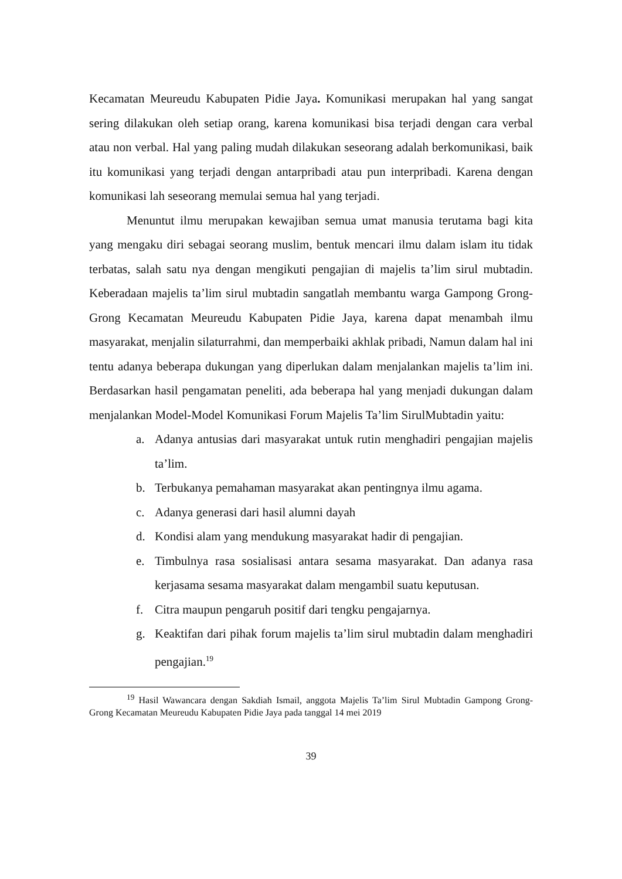Kecamatan Meureudu Kabupaten Pidie Jaya. Komunikasi merupakan hal yang sangat sering dilakukan oleh setiap orang, karena komunikasi bisa terjadi dengan cara verbal atau non verbal. Hal yang paling mudah dilakukan seseorang adalah berkomunikasi, baik itu komunikasi yang terjadi dengan antarpribadi atau pun interpribadi. Karena dengan komunikasi lah seseorang memulai semua hal yang terjadi.
Menuntut ilmu merupakan kewajiban semua umat manusia terutama bagi kita yang mengaku diri sebagai seorang muslim, bentuk mencari ilmu dalam islam itu tidak terbatas, salah satu nya dengan mengikuti pengajian di majelis ta’lim sirul mubtadin. Keberadaan majelis ta’lim sirul mubtadin sangatlah membantu warga Gampong Grong-Grong Kecamatan Meureudu Kabupaten Pidie Jaya, karena dapat menambah ilmu masyarakat, menjalin silaturrahmi, dan memperbaiki akhlak pribadi, Namun dalam hal ini tentu adanya beberapa dukungan yang diperlukan dalam menjalankan majelis ta’lim ini. Berdasarkan hasil pengamatan peneliti, ada beberapa hal yang menjadi dukungan dalam menjalankan Model-Model Komunikasi Forum Majelis Ta’lim SirulMubtadin yaitu:
a. Adanya antusias dari masyarakat untuk rutin menghadiri pengajian majelis ta’lim.
b. Terbukanya pemahaman masyarakat akan pentingnya ilmu agama.
c. Adanya generasi dari hasil alumni dayah
d. Kondisi alam yang mendukung masyarakat hadir di pengajian.
e. Timbulnya rasa sosialisasi antara sesama masyarakat. Dan adanya rasa kerjasama sesama masyarakat dalam mengambil suatu keputusan.
f. Citra maupun pengaruh positif dari tengku pengajarnya.
g. Keaktifan dari pihak forum majelis ta’lim sirul mubtadin dalam menghadiri pengajian.<sup>19</sup>
<sup>19</sup> Hasil Wawancara dengan Sakdiah Ismail, anggota Majelis Ta’lim Sirul Mubtadin Gampong Grong-Grong Kecamatan Meureudu Kabupaten Pidie Jaya pada tanggal 14 mei 2019
39